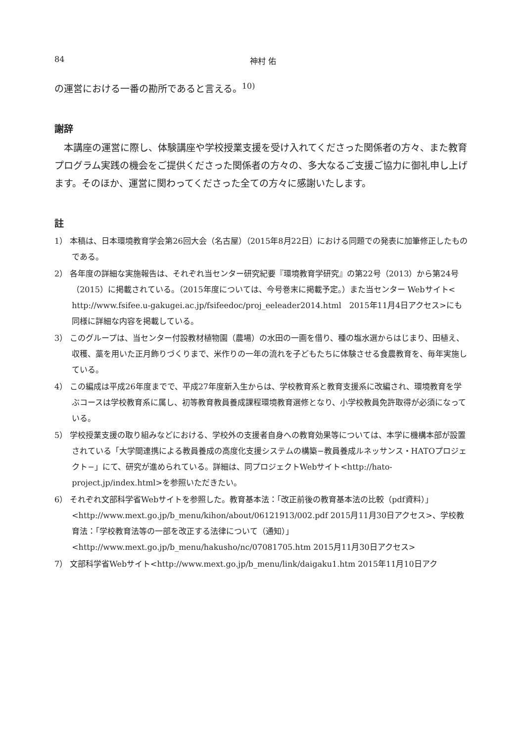84 神村 佑
の運営における一番の勘所であると言える。<sup>10)</sup>
謝辞
本講座の運営に際し、体験講座や学校授業支援を受け入れてくださった関係者の方々、また教育プログラム実践の機会をご提供くださった関係者の方々の、多大なるご支援ご協力に御礼申し上げます。そのほか、運営に関わってくださった全ての方々に感謝いたします。
註
1） 本稿は、日本環境教育学会第26回大会（名古屋）（2015年8月22日）における同題での発表に加筆修正したものである。
2） 各年度の詳細な実施報告は、それぞれ当センター研究紀要『環境教育学研究』の第22号（2013）から第24号（2015）に掲載されている。（2015年度については、今号巻末に掲載予定。）また当センター Webサイト< http://www.fsifee.u-gakugei.ac.jp/fsifeedoc/proj_eeleader2014.html　2015年11月4日アクセス>にも同様に詳細な内容を掲載している。
3） このグループは、当センター付設教材植物園（農場）の水田の一画を借り、種の塩水選からはじまり、田植え、収穫、藁を用いた正月飾りづくりまで、米作りの一年の流れを子どもたちに体験させる食農教育を、毎年実施している。
4） この編成は平成26年度までで、平成27年度新入生からは、学校教育系と教育支援系に改編され、環境教育を学ぶコースは学校教育系に属し、初等教育教員養成課程環境教育選修となり、小学校教員免許取得が必須になっている。
5） 学校授業支援の取り組みなどにおける、学校外の支援者自身への教育効果等については、本学に機構本部が設置されている「大学間連携による教員養成の高度化支援システムの構築−教員養成ルネッサンス・HATOプロジェクト−」にて、研究が進められている。詳細は、同プロジェクトWebサイト<http://hato-project.jp/index.html>を参照いただきたい。
6） それぞれ文部科学省Webサイトを参照した。教育基本法：「改正前後の教育基本法の比較（pdf資料）」<http://www.mext.go.jp/b_menu/kihon/about/06121913/002.pdf 2015月11月30日アクセス>、学校教育法：「学校教育法等の一部を改正する法律について（通知）」<http://www.mext.go.jp/b_menu/hakusho/nc/07081705.htm 2015月11月30日アクセス>
7） 文部科学省Webサイト<http://www.mext.go.jp/b_menu/link/daigaku1.htm 2015年11月10日アク